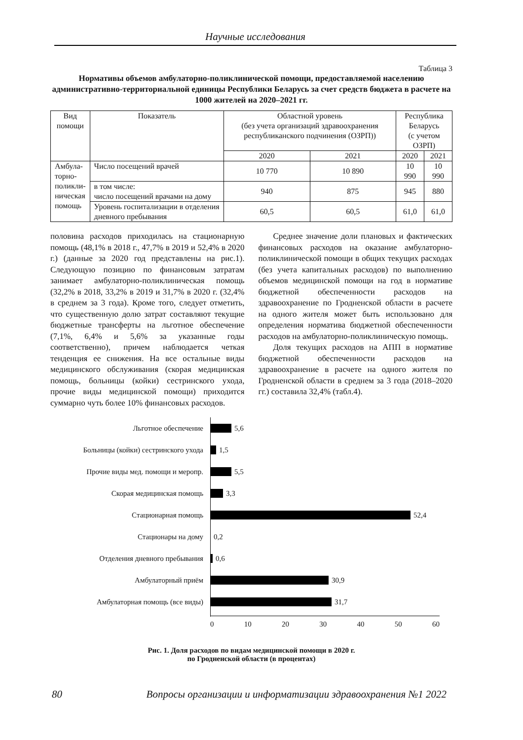Научные исследования
Таблица 3
Нормативы объемов амбулаторно-поликлинической помощи, предоставляемой населению административно-территориальной единицы Республики Беларусь за счет средств бюджета в расчете на 1000 жителей на 2020–2021 гг.
| Вид помощи | Показатель | Областной уровень (без учета организаций здравоохранения республиканского подчинения (ОЗРП)) | | Республика Беларусь (с учетом ОЗРП) | |
| --- | --- | --- | --- | --- | --- |
| | | 2020 | 2021 | 2020 | 2021 |
| Амбула- торно- поликли- ническая помощь | Число посещений врачей | 10 770 | 10 890 | 10 990 | 10 990 |
| | в том числе: число посещений врачами на дому | 940 | 875 | 945 | 880 |
| | Уровень госпитализации в отделения дневного пребывания | 60,5 | 60,5 | 61,0 | 61,0 |
половина расходов приходилась на стационарную помощь (48,1% в 2018 г., 47,7% в 2019 и 52,4% в 2020 г.) (данные за 2020 год представлены на рис.1). Следующую позицию по финансовым затратам занимает амбулаторно-поликлиническая помощь (32,2% в 2018, 33,2% в 2019 и 31,7% в 2020 г. (32,4% в среднем за 3 года). Кроме того, следует отметить, что существенную долю затрат составляют текущие бюджетные трансферты на льготное обеспечение (7,1%, 6,4% и 5,6% за указанные годы соответственно), причем наблюдается четкая тенденция ее снижения. На все остальные виды медицинского обслуживания (скорая медицинская помощь, больницы (койки) сестринского ухода, прочие виды медицинской помощи) приходится суммарно чуть более 10% финансовых расходов.
Среднее значение доли плановых и фактических финансовых расходов на оказание амбулаторно-поликлинической помощи в общих текущих расходах (без учета капитальных расходов) по выполнению объемов медицинской помощи на год в нормативе бюджетной обеспеченности расходов на здравоохранение по Гродненской области в расчете на одного жителя может быть использовано для определения норматива бюджетной обеспеченности расходов на амбулаторно-поликлиническую помощь.
Доля текущих расходов на АПП в нормативе бюджетной обеспеченности расходов на здравоохранение в расчете на одного жителя по Гродненской области в среднем за 3 года (2018–2020 гг.) составила 32,4% (табл.4).
Льготное обеспечение 5,6
Больницы (койки) сестринского ухода 1,5
Прочие виды мед. помощи и меропр. 5,5
Скорая медицинская помощь 3,3
Стационарная помощь 52,4
Стационары на дому 0,2
Отделения дневного пребывания 0,6
Амбулаторный приём 30,9
Амбулаторная помощь (все виды) 31,7
0 10 20 30 40 50 60
Рис. 1. Доля расходов по видам медицинской помощи в 2020 г.
по Гродненской области (в процентах)
80 Вопросы организации и информатизации здравоохранения №1 2022